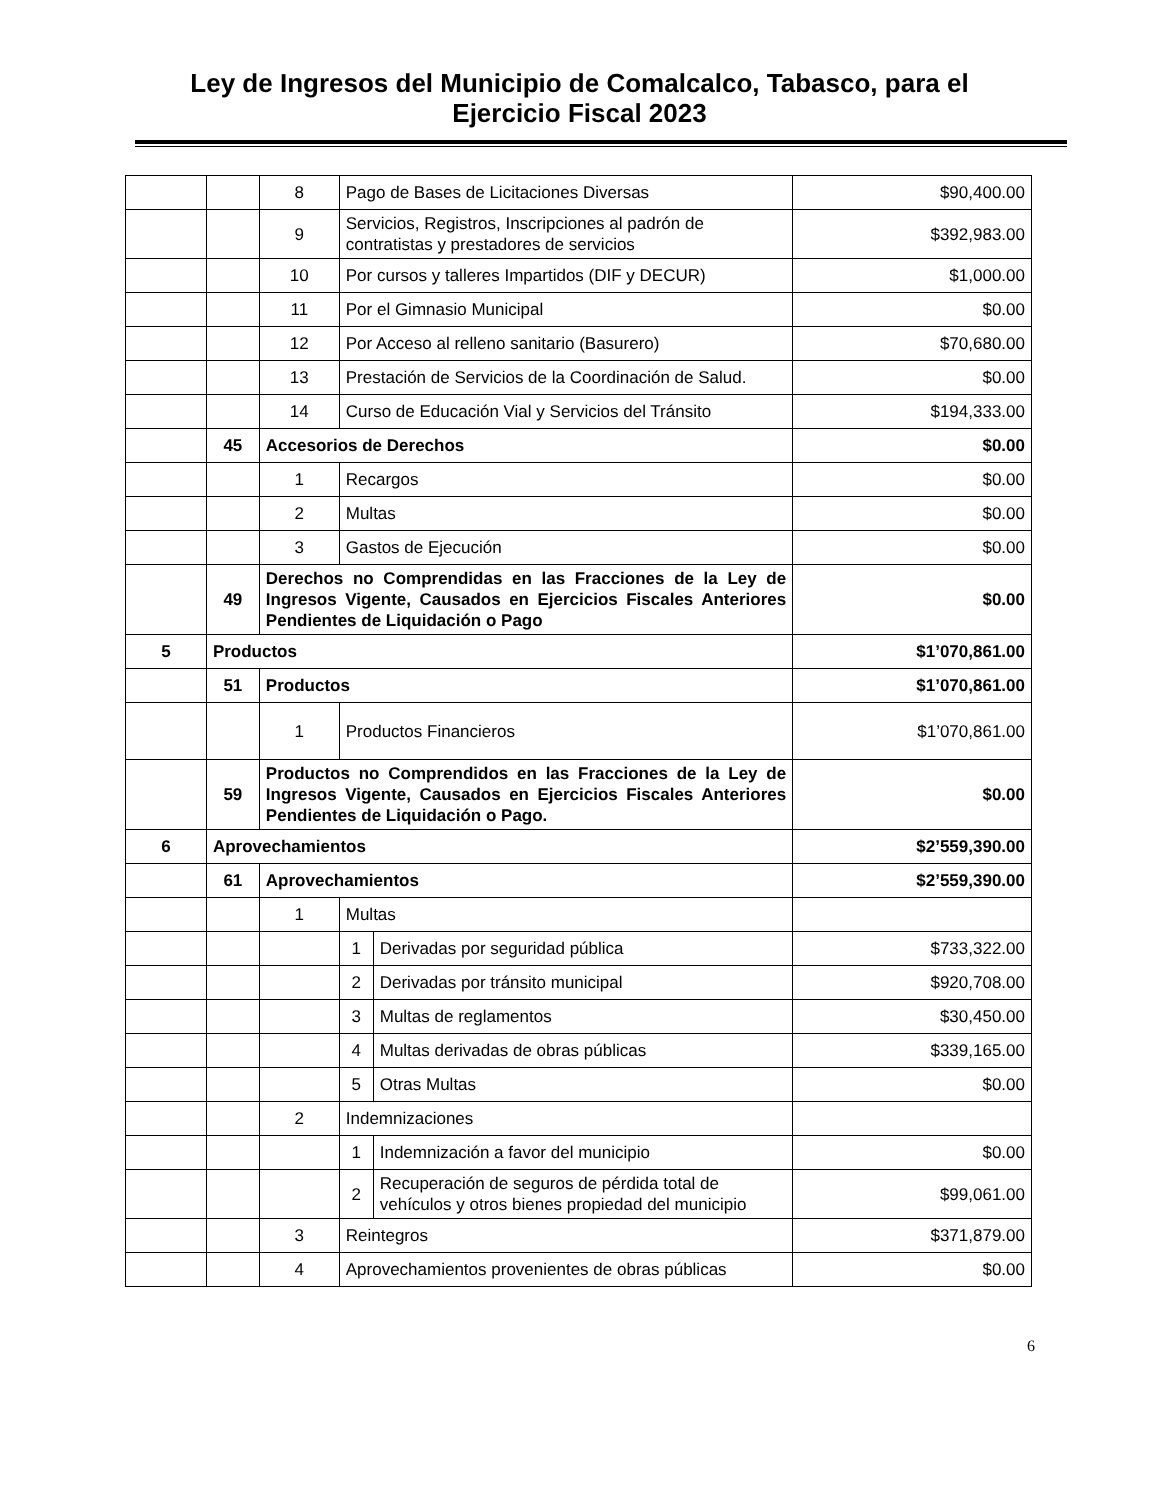Ley de Ingresos del Municipio de Comalcalco, Tabasco, para el
Ejercicio Fiscal 2023
| | | 8 | Pago de Bases de Licitaciones Diversas | | $90,400.00 |
| | | 9 | Servicios, Registros, Inscripciones al padrón de contratistas y prestadores de servicios | | $392,983.00 |
| | | 10 | Por cursos y talleres Impartidos (DIF y DECUR) | | $1,000.00 |
| | | 11 | Por el Gimnasio Municipal | | $0.00 |
| | | 12 | Por Acceso al relleno sanitario (Basurero) | | $70,680.00 |
| | | 13 | Prestación de Servicios de la Coordinación de Salud. | | $0.00 |
| | | 14 | Curso de Educación Vial y Servicios del Tránsito | | $194,333.00 |
| | 45 | Accesorios de Derechos | | | $0.00 |
| | | 1 | Recargos | | $0.00 |
| | | 2 | Multas | | $0.00 |
| | | 3 | Gastos de Ejecución | | $0.00 |
| | 49 | Derechos no Comprendidas en las Fracciones de la Ley de Ingresos Vigente, Causados en Ejercicios Fiscales Anteriores Pendientes de Liquidación o Pago | | | $0.00 |
| 5 | Productos | | | | $1’070,861.00 |
| | 51 | Productos | | | $1’070,861.00 |
| | | 1 | Productos Financieros | | $1’070,861.00 |
| | 59 | Productos no Comprendidos en las Fracciones de la Ley de Ingresos Vigente, Causados en Ejercicios Fiscales Anteriores Pendientes de Liquidación o Pago. | | | $0.00 |
| 6 | Aprovechamientos | | | | $2’559,390.00 |
| | 61 | Aprovechamientos | | | $2’559,390.00 |
| | | 1 | Multas | | |
| | | | 1 | Derivadas por seguridad pública | $733,322.00 |
| | | | 2 | Derivadas por tránsito municipal | $920,708.00 |
| | | | 3 | Multas de reglamentos | $30,450.00 |
| | | | 4 | Multas derivadas de obras públicas | $339,165.00 |
| | | | 5 | Otras Multas | $0.00 |
| | | 2 | Indemnizaciones | | |
| | | | 1 | Indemnización a favor del municipio | $0.00 |
| | | | 2 | Recuperación de seguros de pérdida total de vehículos y otros bienes propiedad del municipio | $99,061.00 |
| | | 3 | Reintegros | | $371,879.00 |
| | | 4 | Aprovechamientos provenientes de obras públicas | | $0.00 |
6